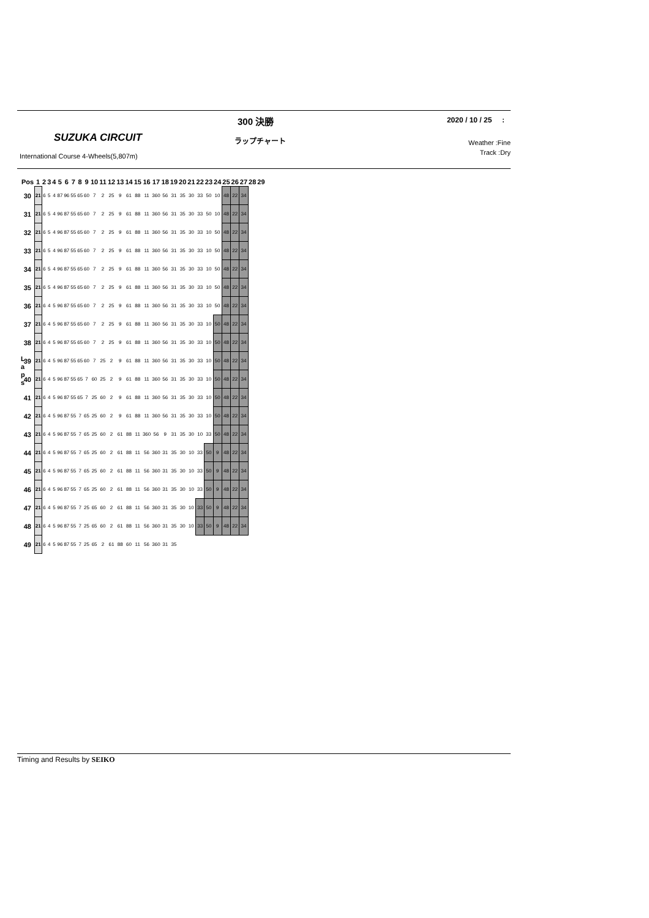SUZUKA CIRCUIT
300 決勝
ラップチャート
2020 / 10 / 25 :
International Course 4-Wheels(5,807m)
Weather :Fine
Track :Dry
L
a
p
s
| Pos | 1 | 2 | 3 | 4 | 5 | 6 | 7 | 8 | 9 | 10 | 11 | 12 | 13 | 14 | 15 | 16 | 17 | 18 | 19 | 20 | 21 | 22 | 23 | 24 | 25 | 26 | 27 | 28 | 29 |
| --- | --- | --- | --- | --- | --- | --- | --- | --- | --- | --- | --- | --- | --- | --- | --- | --- | --- | --- | --- | --- | --- | --- | --- | --- | --- | --- | --- | --- | --- |
| 30 | 21 | 6 | 5 | 4 | 87 | 96 | 55 | 65 | 60 | 7 | 2 | 25 | 9 | 61 | 88 | 11 | 360 | 56 | 31 | 35 | 30 | 33 | 50 | 10 | 48 | 22 | 34 | | |
| 31 | 21 | 6 | 5 | 4 | 96 | 87 | 55 | 65 | 60 | 7 | 2 | 25 | 9 | 61 | 88 | 11 | 360 | 56 | 31 | 35 | 30 | 33 | 50 | 10 | 48 | 22 | 34 | | |
| 32 | 21 | 6 | 5 | 4 | 96 | 87 | 55 | 65 | 60 | 7 | 2 | 25 | 9 | 61 | 88 | 11 | 360 | 56 | 31 | 35 | 30 | 33 | 10 | 50 | 48 | 22 | 34 | | |
| 33 | 21 | 6 | 5 | 4 | 96 | 87 | 55 | 65 | 60 | 7 | 2 | 25 | 9 | 61 | 88 | 11 | 360 | 56 | 31 | 35 | 30 | 33 | 10 | 50 | 48 | 22 | 34 | | |
| 34 | 21 | 6 | 5 | 4 | 96 | 87 | 55 | 65 | 60 | 7 | 2 | 25 | 9 | 61 | 88 | 11 | 360 | 56 | 31 | 35 | 30 | 33 | 10 | 50 | 48 | 22 | 34 | | |
| 35 | 21 | 6 | 5 | 4 | 96 | 87 | 55 | 65 | 60 | 7 | 2 | 25 | 9 | 61 | 88 | 11 | 360 | 56 | 31 | 35 | 30 | 33 | 10 | 50 | 48 | 22 | 34 | | |
| 36 | 21 | 6 | 4 | 5 | 96 | 87 | 55 | 65 | 60 | 7 | 2 | 25 | 9 | 61 | 88 | 11 | 360 | 56 | 31 | 35 | 30 | 33 | 10 | 50 | 48 | 22 | 34 | | |
| 37 | 21 | 6 | 4 | 5 | 96 | 87 | 55 | 65 | 60 | 7 | 2 | 25 | 9 | 61 | 88 | 11 | 360 | 56 | 31 | 35 | 30 | 33 | 10 | 50 | 48 | 22 | 34 | | |
| 38 | 21 | 6 | 4 | 5 | 96 | 87 | 55 | 65 | 60 | 7 | 2 | 25 | 9 | 61 | 88 | 11 | 360 | 56 | 31 | 35 | 30 | 33 | 10 | 50 | 48 | 22 | 34 | | |
| 39 | 21 | 6 | 4 | 5 | 96 | 87 | 55 | 65 | 60 | 7 | 25 | 2 | 9 | 61 | 88 | 11 | 360 | 56 | 31 | 35 | 30 | 33 | 10 | 50 | 48 | 22 | 34 | | |
| 40 | 21 | 6 | 4 | 5 | 96 | 87 | 55 | 65 | 7 | 60 | 25 | 2 | 9 | 61 | 88 | 11 | 360 | 56 | 31 | 35 | 30 | 33 | 10 | 50 | 48 | 22 | 34 | | |
| 41 | 21 | 6 | 4 | 5 | 96 | 87 | 55 | 65 | 7 | 25 | 60 | 2 | 9 | 61 | 88 | 11 | 360 | 56 | 31 | 35 | 30 | 33 | 10 | 50 | 48 | 22 | 34 | | |
| 42 | 21 | 6 | 4 | 5 | 96 | 87 | 55 | 7 | 65 | 25 | 60 | 2 | 9 | 61 | 88 | 11 | 360 | 56 | 31 | 35 | 30 | 33 | 10 | 50 | 48 | 22 | 34 | | |
| 43 | 21 | 6 | 4 | 5 | 96 | 87 | 55 | 7 | 65 | 25 | 60 | 2 | 61 | 88 | 11 | 360 | 56 | 9 | 31 | 35 | 30 | 10 | 33 | 50 | 48 | 22 | 34 | | |
| 44 | 21 | 6 | 4 | 5 | 96 | 87 | 55 | 7 | 65 | 25 | 60 | 2 | 61 | 88 | 11 | 56 | 360 | 31 | 35 | 30 | 10 | 33 | 50 | 9 | 48 | 22 | 34 | | |
| 45 | 21 | 6 | 4 | 5 | 96 | 87 | 55 | 7 | 65 | 25 | 60 | 2 | 61 | 88 | 11 | 56 | 360 | 31 | 35 | 30 | 10 | 33 | 50 | 9 | 48 | 22 | 34 | | |
| 46 | 21 | 6 | 4 | 5 | 96 | 87 | 55 | 7 | 65 | 25 | 60 | 2 | 61 | 88 | 11 | 56 | 360 | 31 | 35 | 30 | 10 | 33 | 50 | 9 | 48 | 22 | 34 | | |
| 47 | 21 | 6 | 4 | 5 | 96 | 87 | 55 | 7 | 25 | 65 | 60 | 2 | 61 | 88 | 11 | 56 | 360 | 31 | 35 | 30 | 10 | 33 | 50 | 9 | 48 | 22 | 34 | | |
| 48 | 21 | 6 | 4 | 5 | 96 | 87 | 55 | 7 | 25 | 65 | 60 | 2 | 61 | 88 | 11 | 56 | 360 | 31 | 35 | 30 | 10 | 33 | 50 | 9 | 48 | 22 | 34 | | |
| 49 | 21 | 6 | 4 | 5 | 96 | 87 | 55 | 7 | 25 | 65 | 2 | 61 | 88 | 60 | 11 | 56 | 360 | 31 | 35 | | | | | | | | | | |
Timing and Results by SEIKO